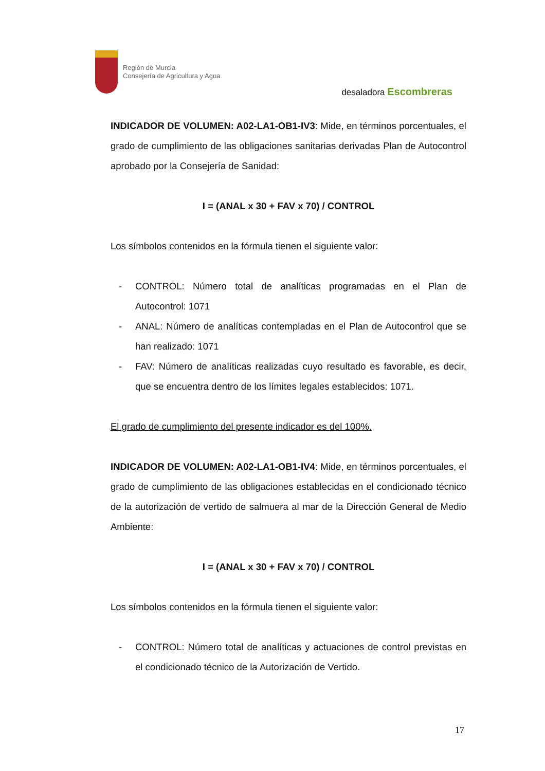Región de Murcia
Consejería de Agricultura y Agua
desaladora Escombreras
INDICADOR DE VOLUMEN: A02-LA1-OB1-IV3: Mide, en términos porcentuales, el grado de cumplimiento de las obligaciones sanitarias derivadas Plan de Autocontrol aprobado por la Consejería de Sanidad:
I = (ANAL x 30 + FAV x 70) / CONTROL
Los símbolos contenidos en la fórmula tienen el siguiente valor:
- CONTROL: Número total de analíticas programadas en el Plan de Autocontrol: 1071
- ANAL: Número de analíticas contempladas en el Plan de Autocontrol que se han realizado: 1071
- FAV: Número de analíticas realizadas cuyo resultado es favorable, es decir, que se encuentra dentro de los límites legales establecidos: 1071.
El grado de cumplimiento del presente indicador es del 100%.
INDICADOR DE VOLUMEN: A02-LA1-OB1-IV4: Mide, en términos porcentuales, el grado de cumplimiento de las obligaciones establecidas en el condicionado técnico de la autorización de vertido de salmuera al mar de la Dirección General de Medio Ambiente:
I = (ANAL x 30 + FAV x 70) / CONTROL
Los símbolos contenidos en la fórmula tienen el siguiente valor:
- CONTROL: Número total de analíticas y actuaciones de control previstas en el condicionado técnico de la Autorización de Vertido.
17